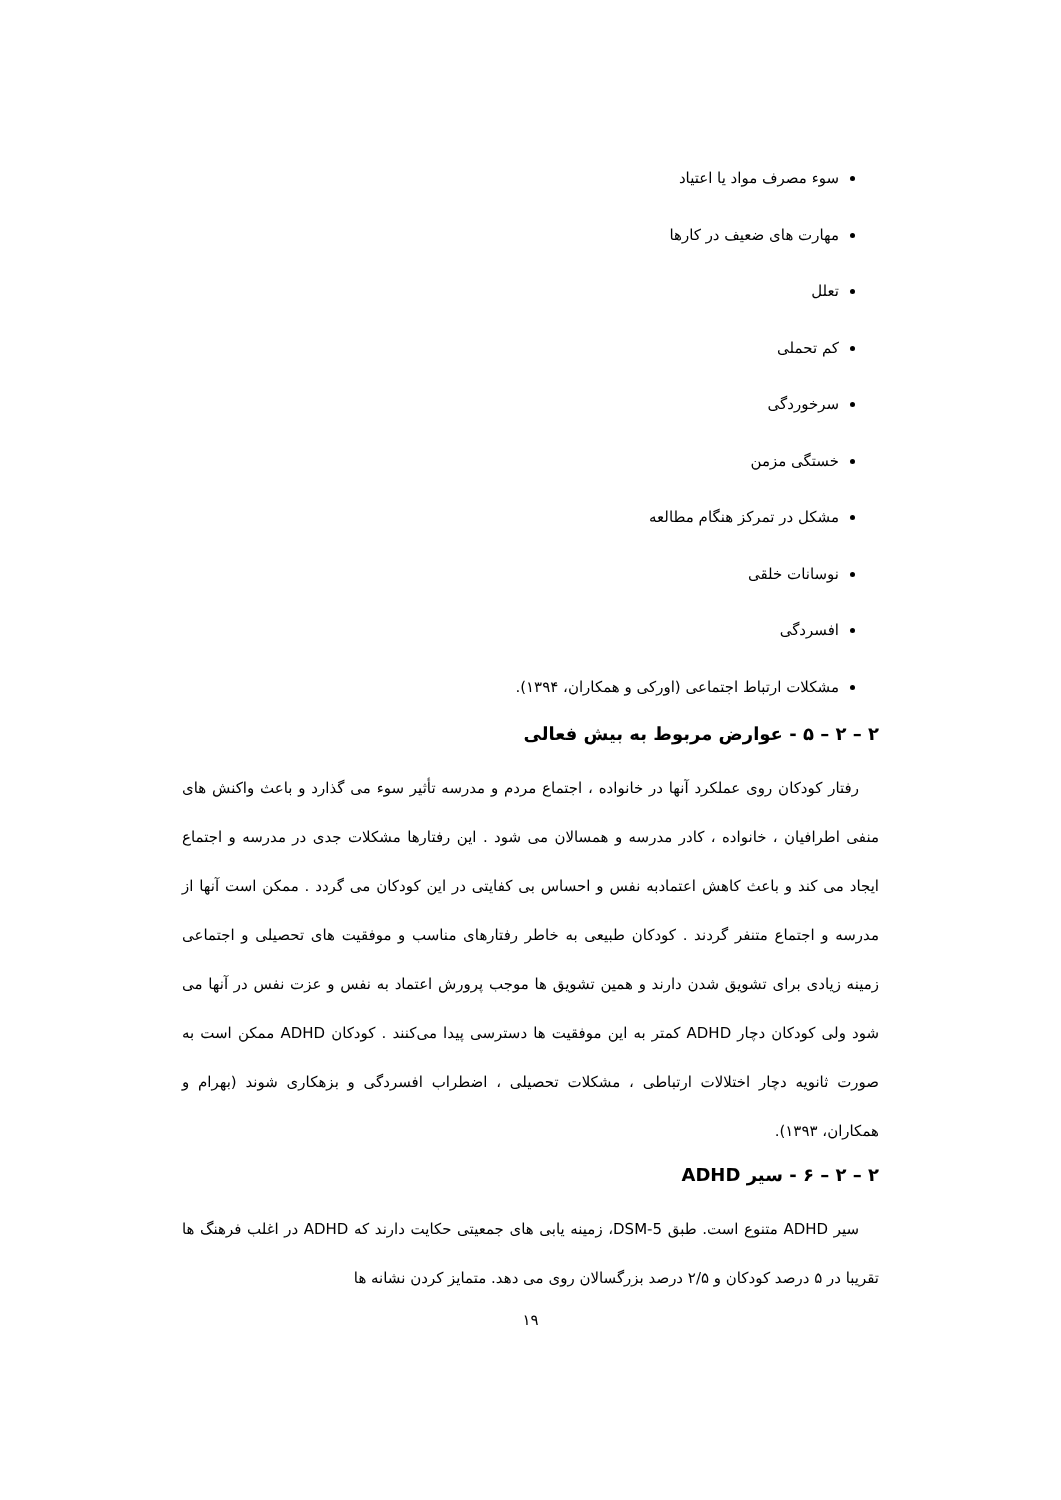سوء مصرف مواد یا اعتیاد
مهارت های ضعیف در کارها
تعلل
کم تحملی
سرخوردگی
خستگی مزمن
مشکل در تمرکز هنگام مطالعه
نوسانات خلقی
افسردگی
مشکلات ارتباط اجتماعی (اورکی و همکاران، ۱۳۹۴).
۲ – ۲ – ۵ - عوارض مربوط به بیش فعالی
رفتار کودکان روی عملکرد آنها در خانواده ، اجتماع مردم و مدرسه تأثیر سوء می گذارد و باعث واکنش های منفی اطرافیان ، خانواده ، کادر مدرسه و همسالان می شود . این رفتارها مشکلات جدی در مدرسه و اجتماع ایجاد می کند و باعث کاهش اعتمادبه نفس و احساس بی کفایتی در این کودکان می گردد . ممکن است آنها از مدرسه و اجتماع متنفر گردند . کودکان طبیعی به خاطر رفتارهای مناسب و موفقیت های تحصیلی و اجتماعی زمینه زیادی برای تشویق شدن دارند و همین تشویق ها موجب پرورش اعتماد به نفس و عزت نفس در آنها می شود ولی کودکان دچار ADHD کمتر به این موفقیت ها دسترسی پیدا می‌کنند . کودکان ADHD ممکن است به صورت ثانویه دچار اختلالات ارتباطی ، مشکلات تحصیلی ، اضطراب افسردگی و بزهکاری شوند (بهرام و همکاران، ۱۳۹۳).
۲ – ۲ – ۶ - سیر ADHD
سیر ADHD متنوع است. طبق DSM-5، زمینه یابی های جمعیتی حکایت دارند که ADHD در اغلب فرهنگ ها تقریبا در ۵ درصد کودکان و ۲/۵ درصد بزرگسالان روی می دهد. متمایز کردن نشانه ها
۱۹